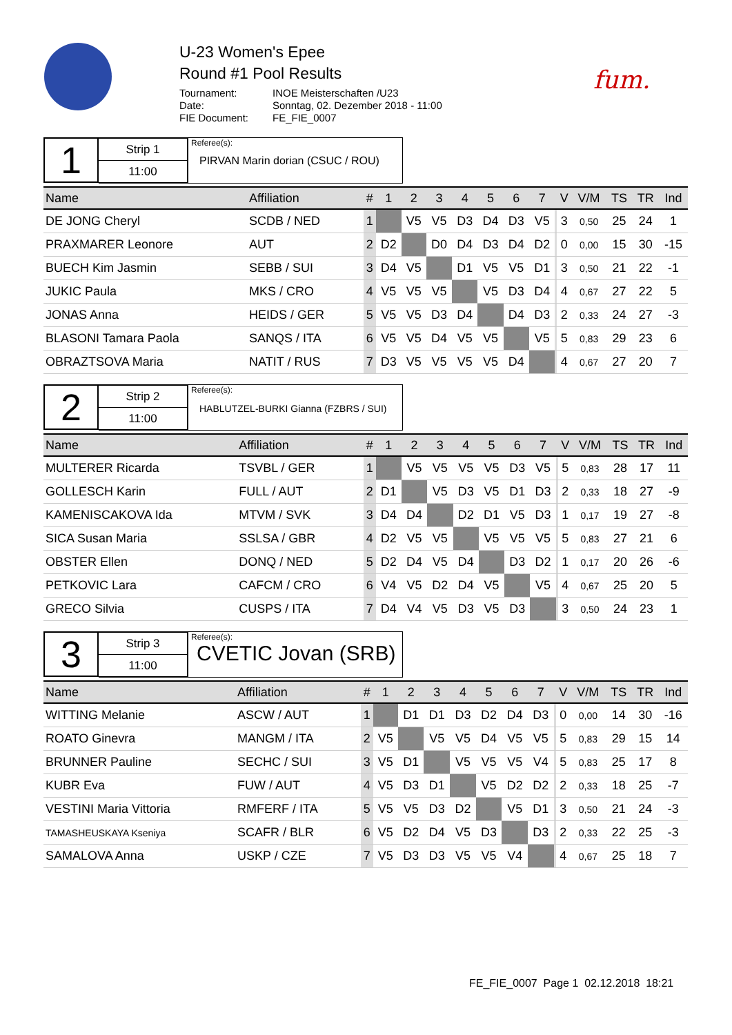U-23 Women's Epee
Round #1 Pool Results
Tournament: INOE Meisterschaften /U23 Date: Sonntag, 02. Dezember 2018 - 11:00 FIE Document: FE_FIE_0007
fum.
1
Strip 1
11:00
Referee(s):
PIRVAN Marin dorian (CSUC / ROU)
| Name | Affiliation | # | 1 | 2 | 3 | 4 | 5 | 6 | 7 | | V | V/M | TS | TR | Ind |
| --- | --- | --- | --- | --- | --- | --- | --- | --- | --- | --- | --- | --- | --- | --- | --- |
| DE JONG Cheryl | SCDB / NED | 1 | | V5 | V5 | D3 | D4 | D3 | V5 | | 3 | 0,50 | 25 | 24 | 1 |
| PRAXMARER Leonore | AUT | 2 | D2 | | D0 | D4 | D3 | D4 | D2 | | 0 | 0,00 | 15 | 30 | -15 |
| BUECH Kim Jasmin | SEBB / SUI | 3 | D4 | V5 | | D1 | V5 | V5 | D1 | | 3 | 0,50 | 21 | 22 | -1 |
| JUKIC Paula | MKS / CRO | 4 | V5 | V5 | V5 | | V5 | D3 | D4 | | 4 | 0,67 | 27 | 22 | 5 |
| JONAS Anna | HEIDS / GER | 5 | V5 | V5 | D3 | D4 | | D4 | D3 | | 2 | 0,33 | 24 | 27 | -3 |
| BLASONI Tamara Paola | SANQS / ITA | 6 | V5 | V5 | D4 | V5 | V5 | | V5 | | 5 | 0,83 | 29 | 23 | 6 |
| OBRAZTSOVA Maria | NATIT / RUS | 7 | D3 | V5 | V5 | V5 | V5 | D4 | | | 4 | 0,67 | 27 | 20 | 7 |
2
Strip 2
11:00
Referee(s):
HABLUTZEL-BURKI Gianna (FZBRS / SUI)
| Name | Affiliation | # | 1 | 2 | 3 | 4 | 5 | 6 | 7 | | V | V/M | TS | TR | Ind |
| --- | --- | --- | --- | --- | --- | --- | --- | --- | --- | --- | --- | --- | --- | --- | --- |
| MULTERER Ricarda | TSVBL / GER | 1 | | V5 | V5 | V5 | V5 | D3 | V5 | | 5 | 0,83 | 28 | 17 | 11 |
| GOLLESCH Karin | FULL / AUT | 2 | D1 | | V5 | D3 | V5 | D1 | D3 | | 2 | 0,33 | 18 | 27 | -9 |
| KAMENISCAKOVA Ida | MTVM / SVK | 3 | D4 | D4 | | D2 | D1 | V5 | D3 | | 1 | 0,17 | 19 | 27 | -8 |
| SICA Susan Maria | SSLSA / GBR | 4 | D2 | V5 | V5 | | V5 | V5 | V5 | | 5 | 0,83 | 27 | 21 | 6 |
| OBSTER Ellen | DONQ / NED | 5 | D2 | D4 | V5 | D4 | | D3 | D2 | | 1 | 0,17 | 20 | 26 | -6 |
| PETKOVIC Lara | CAFCM / CRO | 6 | V4 | V5 | D2 | D4 | V5 | | V5 | | 4 | 0,67 | 25 | 20 | 5 |
| GRECO Silvia | CUSPS / ITA | 7 | D4 | V4 | V5 | D3 | V5 | D3 | | | 3 | 0,50 | 24 | 23 | 1 |
3
Strip 3
11:00
Referee(s):
CVETIC Jovan (SRB)
| Name | Affiliation | # | 1 | 2 | 3 | 4 | 5 | 6 | 7 | | V | V/M | TS | TR | Ind |
| --- | --- | --- | --- | --- | --- | --- | --- | --- | --- | --- | --- | --- | --- | --- | --- |
| WITTING Melanie | ASCW / AUT | 1 | | D1 | D1 | D3 | D2 | D4 | D3 | | 0 | 0,00 | 14 | 30 | -16 |
| ROATO Ginevra | MANGM / ITA | 2 | V5 | | V5 | V5 | D4 | V5 | V5 | | 5 | 0,83 | 29 | 15 | 14 |
| BRUNNER Pauline | SECHC / SUI | 3 | V5 | D1 | | V5 | V5 | V5 | V4 | | 5 | 0,83 | 25 | 17 | 8 |
| KUBR Eva | FUW / AUT | 4 | V5 | D3 | D1 | | V5 | D2 | D2 | | 2 | 0,33 | 18 | 25 | -7 |
| VESTINI Maria Vittoria | RMFERF / ITA | 5 | V5 | V5 | D3 | D2 | | V5 | D1 | | 3 | 0,50 | 21 | 24 | -3 |
| TAMASHEUSKAYA Kseniya | SCAFR / BLR | 6 | V5 | D2 | D4 | V5 | D3 | | D3 | | 2 | 0,33 | 22 | 25 | -3 |
| SAMALOVA Anna | USKP / CZE | 7 | V5 | D3 | D3 | V5 | V5 | V4 | | | 4 | 0,67 | 25 | 18 | 7 |
FE_FIE_0007 Page 1 02.12.2018 18:21